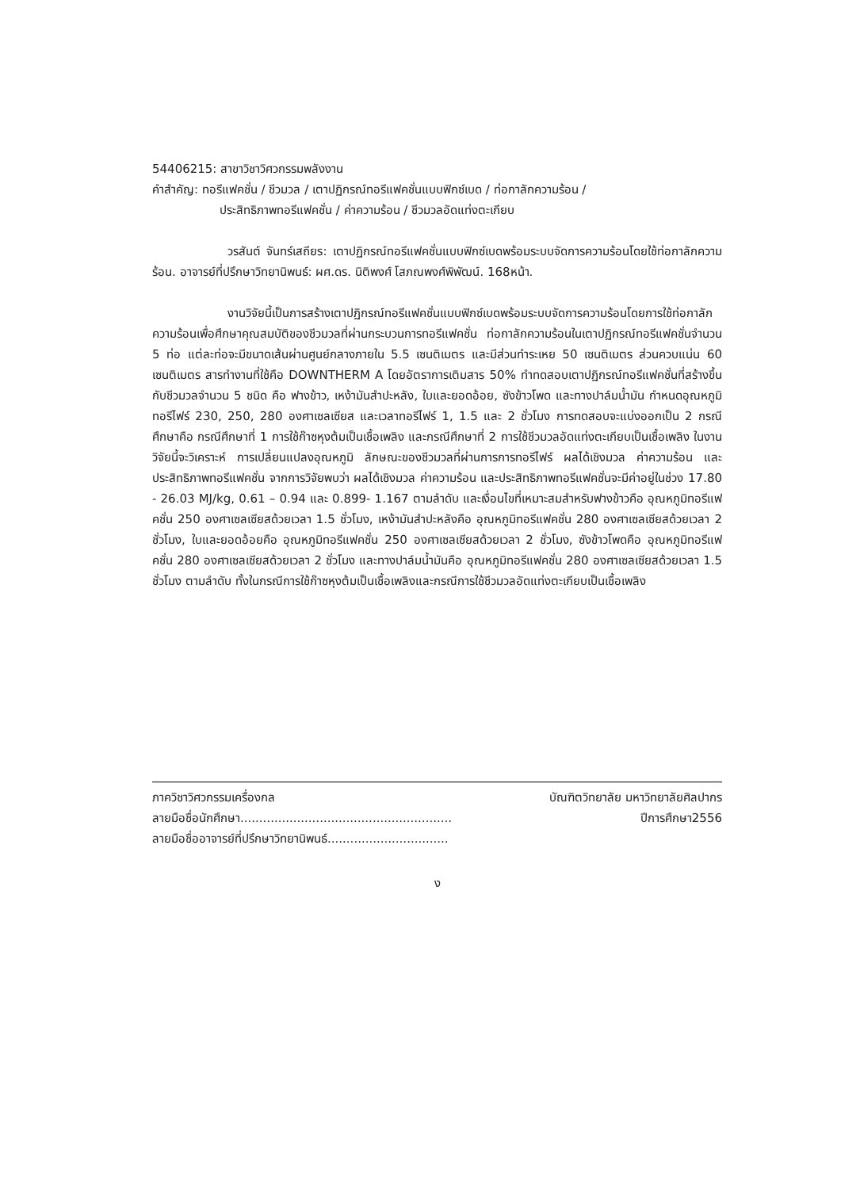54406215: สาขาวิชาวิศวกรรมพลังงาน
คำสำคัญ: ทอรีแฟคชั่น / ชีวมวล / เตาปฏิกรณ์ทอรีแฟคชั่นแบบฟิกซ์เบด / ท่อกาลักความร้อน /
ประสิทธิภาพทอรีแฟคชั่น / ค่าความร้อน / ชีวมวลอัดแท่งตะเกียบ
วรสันต์ จันทร์เสถียร: เตาปฏิกรณ์ทอรีแฟคชั่นแบบฟิกซ์เบดพร้อมระบบจัดการความร้อนโดยใช้ท่อกาลักความร้อน. อาจารย์ที่ปรึกษาวิทยานิพนธ์: ผศ.ดร. นิติพงศ์ โสภณพงศ์พิพัฒน์. 168หน้า.
งานวิจัยนี้เป็นการสร้างเตาปฏิกรณ์ทอรีแฟคชั่นแบบฟิกซ์เบดพร้อมระบบจัดการความร้อนโดยการใช้ท่อกาลักความร้อนเพื่อศึกษาคุณสมบัติของชีวมวลที่ผ่านกระบวนการทอรีแฟคชั่น ท่อกาลักความร้อนในเตาปฏิกรณ์ทอรีแฟคชั่นจำนวน 5 ท่อ แต่ละท่อจะมีขนาดเส้นผ่านศูนย์กลางภายใน 5.5 เซนติเมตร และมีส่วนทำระเหย 50 เซนติเมตร ส่วนควบแน่น 60 เซนติเมตร สารทำงานที่ใช้คือ DOWNTHERM A โดยอัตราการเติมสาร 50% ทำทดสอบเตาปฏิกรณ์ทอรีแฟคชั่นที่สร้างขึ้นกับชีวมวลจำนวน 5 ชนิด คือ ฟางข้าว, เหง้ามันสำปะหลัง, ใบและยอดอ้อย, ซังข้าวโพด และทางปาล์มน้ำมัน กำหนดอุณหภูมิทอรีไฟร์ 230, 250, 280 องศาเซลเซียส และเวลาทอรีไฟร์ 1, 1.5 และ 2 ชั่วโมง การทดสอบจะแบ่งออกเป็น 2 กรณีศึกษาคือ กรณีศึกษาที่ 1 การใช้ก๊าซหุงต้มเป็นเชื้อเพลิง และกรณีศึกษาที่ 2 การใช้ชีวมวลอัดแท่งตะเกียบเป็นเชื้อเพลิง ในงานวิจัยนี้จะวิเคราะห์ การเปลี่ยนแปลงอุณหภูมิ ลักษณะของชีวมวลที่ผ่านการการทอรีไฟร์ ผลได้เชิงมวล ค่าความร้อน และประสิทธิภาพทอรีแฟคชั่น จากการวิจัยพบว่า ผลได้เชิงมวล ค่าความร้อน และประสิทธิภาพทอรีแฟคชั่นจะมีค่าอยู่ในช่วง 17.80 - 26.03 MJ/kg, 0.61 – 0.94 และ 0.899- 1.167 ตามลำดับ และเงื่อนไขที่เหมาะสมสำหรับฟางข้าวคือ อุณหภูมิทอรีแฟคชั่น 250 องศาเซลเซียสด้วยเวลา 1.5 ชั่วโมง, เหง้ามันสำปะหลังคือ อุณหภูมิทอรีแฟคชั่น 280 องศาเซลเซียสด้วยเวลา 2 ชั่วโมง, ใบและยอดอ้อยคือ อุณหภูมิทอรีแฟคชั่น 250 องศาเซลเซียสด้วยเวลา 2 ชั่วโมง, ซังข้าวโพดคือ อุณหภูมิทอรีแฟคชั่น 280 องศาเซลเซียสด้วยเวลา 2 ชั่วโมง และทางปาล์มน้ำมันคือ อุณหภูมิทอรีแฟคชั่น 280 องศาเซลเซียสด้วยเวลา 1.5 ชั่วโมง ตามลำดับ ทั้งในกรณีการใช้ก๊าซหุงต้มเป็นเชื้อเพลิงและกรณีการใช้ชีวมวลอัดแท่งตะเกียบเป็นเชื้อเพลิง
ภาควิชาวิศวกรรมเครื่องกล บัณฑิตวิทยาลัย มหาวิทยาลัยศิลปากร
ลายมือชื่อนักศึกษา........................................................ ปีการศึกษา2556
ลายมือชื่ออาจารย์ที่ปรึกษาวิทยานิพนธ์................................
ง